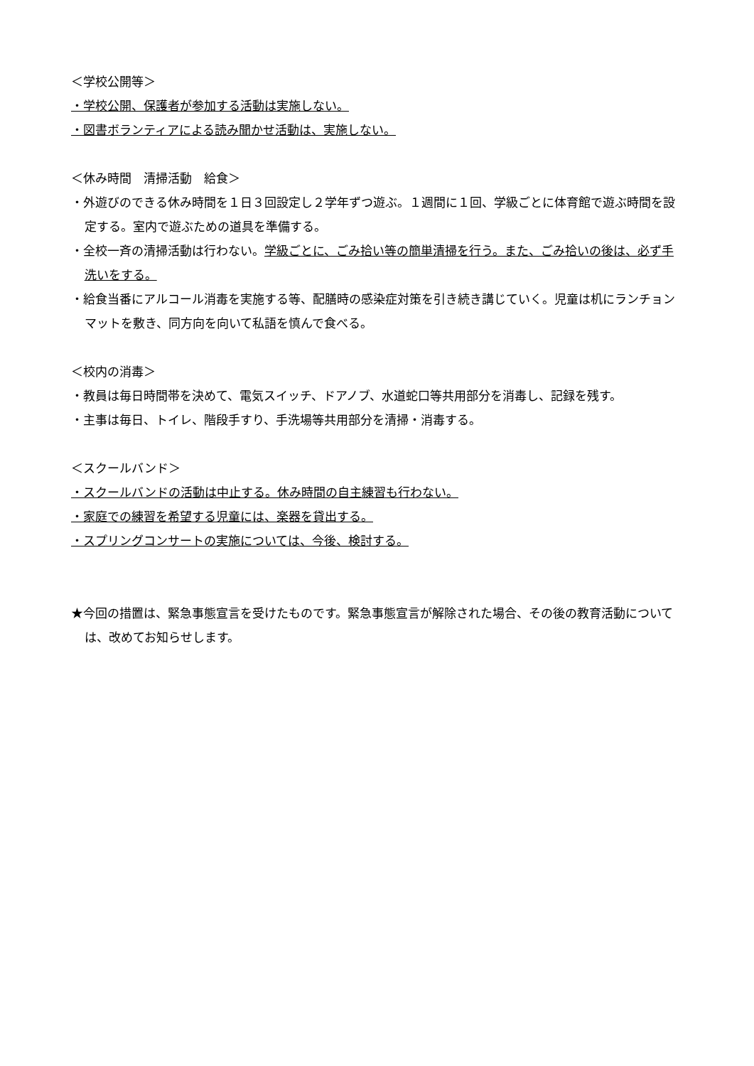＜学校公開等＞
・学校公開、保護者が参加する活動は実施しない。
・図書ボランティアによる読み聞かせ活動は、実施しない。
＜休み時間　清掃活動　給食＞
・外遊びのできる休み時間を１日３回設定し２学年ずつ遊ぶ。１週間に１回、学級ごとに体育館で遊ぶ時間を設定する。室内で遊ぶための道具を準備する。
・全校一斉の清掃活動は行わない。学級ごとに、ごみ拾い等の簡単清掃を行う。また、ごみ拾いの後は、必ず手洗いをする。
・給食当番にアルコール消毒を実施する等、配膳時の感染症対策を引き続き講じていく。児童は机にランチョンマットを敷き、同方向を向いて私語を慎んで食べる。
＜校内の消毒＞
・教員は毎日時間帯を決めて、電気スイッチ、ドアノブ、水道蛇口等共用部分を消毒し、記録を残す。
・主事は毎日、トイレ、階段手すり、手洗場等共用部分を清掃・消毒する。
＜スクールバンド＞
・スクールバンドの活動は中止する。休み時間の自主練習も行わない。
・家庭での練習を希望する児童には、楽器を貸出する。
・スプリングコンサートの実施については、今後、検討する。
★今回の措置は、緊急事態宣言を受けたものです。緊急事態宣言が解除された場合、その後の教育活動については、改めてお知らせします。